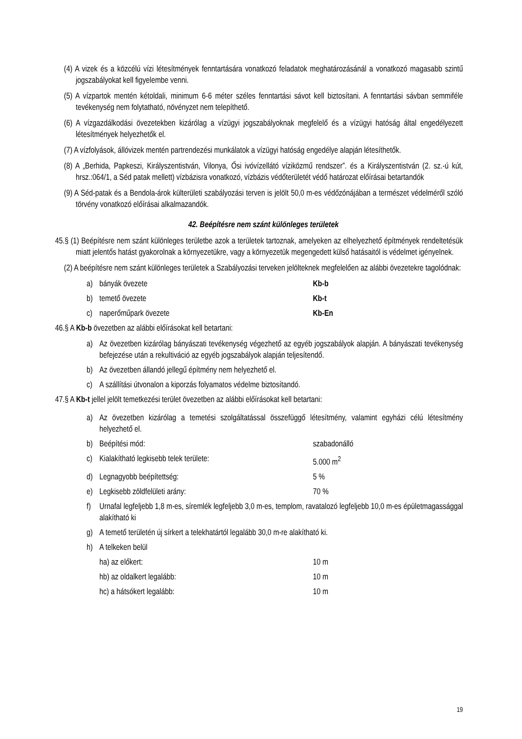(4) A vizek és a közcélú vízi létesítmények fenntartására vonatkozó feladatok meghatározásánál a vonatkozó magasabb szintű jogszabályokat kell figyelembe venni.
(5) A vízpartok mentén kétoldali, minimum 6-6 méter széles fenntartási sávot kell biztosítani. A fenntartási sávban semmiféle tevékenység nem folytatható, növényzet nem telepíthető.
(6) A vízgazdálkodási övezetekben kizárólag a vízügyi jogszabályoknak megfelelő és a vízügyi hatóság által engedélyezett létesítmények helyezhetők el.
(7) A vízfolyások, állóvizek mentén partrendezési munkálatok a vízügyi hatóság engedélye alapján létesíthetők.
(8) A „Berhida, Papkeszi, Királyszentistván, Vilonya, Ősi ivóvízellátó víziközmű rendszer”. és a Királyszentistván (2. sz.-ú kút, hrsz.:064/1, a Séd patak mellett) vízbázisra vonatkozó, vízbázis védőterületét védő határozat előírásai betartandók
(9) A Séd-patak és a Bendola-árok külterületi szabályozási terven is jelölt 50,0 m-es védőzónájában a természet védelméről szóló törvény vonatkozó előírásai alkalmazandók.
42. Beépítésre nem szánt különleges területek
45.§ (1) Beépítésre nem szánt különleges területbe azok a területek tartoznak, amelyeken az elhelyezhető építmények rendeltetésük miatt jelentős hatást gyakorolnak a környezetükre, vagy a környezetük megengedett külső hatásaitól is védelmet igényelnek.
(2) A beépítésre nem szánt különleges területek a Szabályozási terveken jelölteknek megfelelően az alábbi övezetekre tagolódnak:
a) bányák övezete Kb-b
b) temető övezete Kb-t
c) naperőműpark övezete Kb-En
46.§ A Kb-b övezetben az alábbi előírásokat kell betartani:
a) Az övezetben kizárólag bányászati tevékenység végezhető az egyéb jogszabályok alapján. A bányászati tevékenység befejezése után a rekultiváció az egyéb jogszabályok alapján teljesítendő.
b) Az övezetben állandó jellegű építmény nem helyezhető el.
c) A szállítási útvonalon a kiporzás folyamatos védelme biztosítandó.
47.§ A Kb-t jellel jelölt temetkezési terület övezetben az alábbi előírásokat kell betartani:
a) Az övezetben kizárólag a temetési szolgáltatással összefüggő létesítmény, valamint egyházi célú létesítmény helyezhető el.
b) Beépítési mód: szabadonálló
c) Kialakítható legkisebb telek területe: 5.000 m<sup>2</sup>
d) Legnagyobb beépítettség: 5 %
e) Legkisebb zöldfelületi arány: 70 %
f) Urnafal legfeljebb 1,8 m-es, síremlék legfeljebb 3,0 m-es, templom, ravatalozó legfeljebb 10,0 m-es épületmagassággal alakítható ki
g) A temető területén új sírkert a telekhatártól legalább 30,0 m-re alakítható ki.
h) A telkeken belül
ha) az előkert: 10 m
hb) az oldalkert legalább: 10 m
hc) a hátsókert legalább: 10 m
19